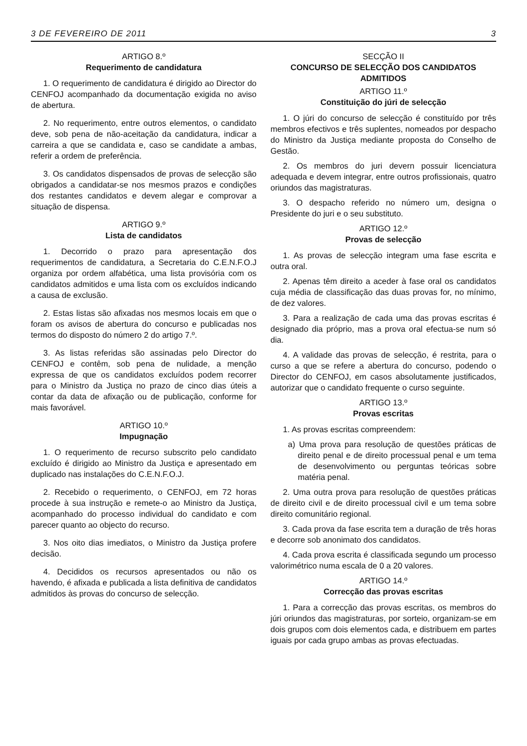3 DE FEVEREIRO DE 2011 3
ARTIGO 8.º
Requerimento de candidatura
1. O requerimento de candidatura é dirigido ao Director do CENFOJ acompanhado da documentação exigida no aviso de abertura.
2. No requerimento, entre outros elementos, o candidato deve, sob pena de não-aceitação da candidatura, indicar a carreira a que se candidata e, caso se candidate a ambas, referir a ordem de preferência.
3. Os candidatos dispensados de provas de selecção são obrigados a candidatar-se nos mesmos prazos e condições dos restantes candidatos e devem alegar e comprovar a situação de dispensa.
ARTIGO 9.º
Lista de candidatos
1. Decorrido o prazo para apresentação dos requerimentos de candidatura, a Secretaria do C.E.N.F.O.J organiza por ordem alfabética, uma lista provisória com os candidatos admitidos e uma lista com os excluídos indicando a causa de exclusão.
2. Estas listas são afixadas nos mesmos locais em que o foram os avisos de abertura do concurso e publicadas nos termos do disposto do número 2 do artigo 7.º.
3. As listas referidas são assinadas pelo Director do CENFOJ e contêm, sob pena de nulidade, a menção expressa de que os candidatos excluídos podem recorrer para o Ministro da Justiça no prazo de cinco dias úteis a contar da data de afixação ou de publicação, conforme for mais favorável.
ARTIGO 10.º
Impugnação
1. O requerimento de recurso subscrito pelo candidato excluído é dirigido ao Ministro da Justiça e apresentado em duplicado nas instalações do C.E.N.F.O.J.
2. Recebido o requerimento, o CENFOJ, em 72 horas procede à sua instrução e remete-o ao Ministro da Justiça, acompanhado do processo individual do candidato e com parecer quanto ao objecto do recurso.
3. Nos oito dias imediatos, o Ministro da Justiça profere decisão.
4. Decididos os recursos apresentados ou não os havendo, é afixada e publicada a lista definitiva de candidatos admitidos às provas do concurso de selecção.
SECÇÃO II
CONCURSO DE SELECÇÃO DOS CANDIDATOS ADMITIDOS
ARTIGO 11.º
Constituição do júri de selecção
1. O júri do concurso de selecção é constituído por três membros efectivos e três suplentes, nomeados por despacho do Ministro da Justiça mediante proposta do Conselho de Gestão.
2. Os membros do juri devern possuir licenciatura adequada e devem integrar, entre outros profissionais, quatro oriundos das magistraturas.
3. O despacho referido no número um, designa o Presidente do juri e o seu substituto.
ARTIGO 12.º
Provas de selecção
1. As provas de selecção integram uma fase escrita e outra oral.
2. Apenas têm direito a aceder à fase oral os candidatos cuja média de classificação das duas provas for, no mínimo, de dez valores.
3. Para a realização de cada uma das provas escritas é designado dia próprio, mas a prova oral efectua-se num só dia.
4. A validade das provas de selecção, é restrita, para o curso a que se refere a abertura do concurso, podendo o Director do CENFOJ, em casos absolutamente justificados, autorizar que o candidato frequente o curso seguinte.
ARTIGO 13.º
Provas escritas
1. As provas escritas compreendem:
a) Uma prova para resolução de questões práticas de direito penal e de direito processual penal e um tema de desenvolvimento ou perguntas teóricas sobre matéria penal.
2. Uma outra prova para resolução de questões práticas de direito civil e de direito processual civil e um tema sobre direito comunitário regional.
3. Cada prova da fase escrita tem a duração de três horas e decorre sob anonimato dos candidatos.
4. Cada prova escrita é classificada segundo um processo valorimétrico numa escala de 0 a 20 valores.
ARTIGO 14.º
Correcção das provas escritas
1. Para a correcção das provas escritas, os membros do júri oriundos das magistraturas, por sorteio, organizam-se em dois grupos com dois elementos cada, e distribuem em partes iguais por cada grupo ambas as provas efectuadas.